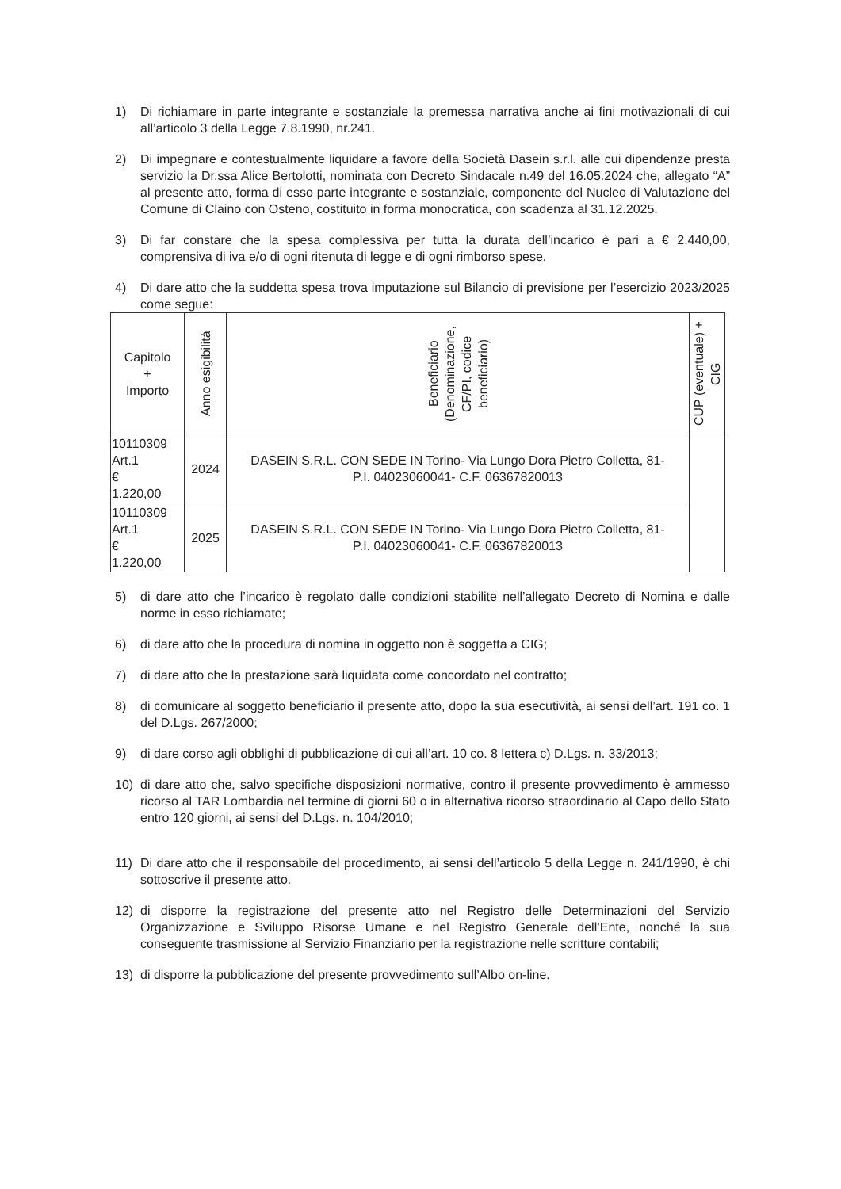1) Di richiamare in parte integrante e sostanziale la premessa narrativa anche ai fini motivazionali di cui all’articolo 3 della Legge 7.8.1990, nr.241.
2) Di impegnare e contestualmente liquidare a favore della Società Dasein s.r.l. alle cui dipendenze presta servizio la Dr.ssa Alice Bertolotti, nominata con Decreto Sindacale n.49 del 16.05.2024 che, allegato “A” al presente atto, forma di esso parte integrante e sostanziale, componente del Nucleo di Valutazione del Comune di Claino con Osteno, costituito in forma monocratica, con scadenza al 31.12.2025.
3) Di far constare che la spesa complessiva per tutta la durata dell’incarico è pari a € 2.440,00, comprensiva di iva e/o di ogni ritenuta di legge e di ogni rimborso spese.
4) Di dare atto che la suddetta spesa trova imputazione sul Bilancio di previsione per l’esercizio 2023/2025 come segue:
| Capitolo + Importo | Anno esigibilità | Beneficiario (Denominazione, CF/PI, codice beneficiario) | CUP (eventuale) + CIG |
| --- | --- | --- | --- |
| 10110309 Art.1 € 1.220,00 | 2024 | DASEIN S.R.L. CON SEDE IN Torino- Via Lungo Dora Pietro Colletta, 81- P.I. 04023060041- C.F. 06367820013 | |
| 10110309 Art.1 € 1.220,00 | 2025 | DASEIN S.R.L. CON SEDE IN Torino- Via Lungo Dora Pietro Colletta, 81- P.I. 04023060041- C.F. 06367820013 | |
5) di dare atto che l’incarico è regolato dalle condizioni stabilite nell’allegato Decreto di Nomina e dalle norme in esso richiamate;
6) di dare atto che la procedura di nomina in oggetto non è soggetta a CIG;
7) di dare atto che la prestazione sarà liquidata come concordato nel contratto;
8) di comunicare al soggetto beneficiario il presente atto, dopo la sua esecutività, ai sensi dell’art. 191 co. 1 del D.Lgs. 267/2000;
9) di dare corso agli obblighi di pubblicazione di cui all’art. 10 co. 8 lettera c) D.Lgs. n. 33/2013;
10) di dare atto che, salvo specifiche disposizioni normative, contro il presente provvedimento è ammesso ricorso al TAR Lombardia nel termine di giorni 60 o in alternativa ricorso straordinario al Capo dello Stato entro 120 giorni, ai sensi del D.Lgs. n. 104/2010;
11) Di dare atto che il responsabile del procedimento, ai sensi dell’articolo 5 della Legge n. 241/1990, è chi sottoscrive il presente atto.
12) di disporre la registrazione del presente atto nel Registro delle Determinazioni del Servizio Organizzazione e Sviluppo Risorse Umane e nel Registro Generale dell’Ente, nonché la sua conseguente trasmissione al Servizio Finanziario per la registrazione nelle scritture contabili;
13) di disporre la pubblicazione del presente provvedimento sull’Albo on-line.